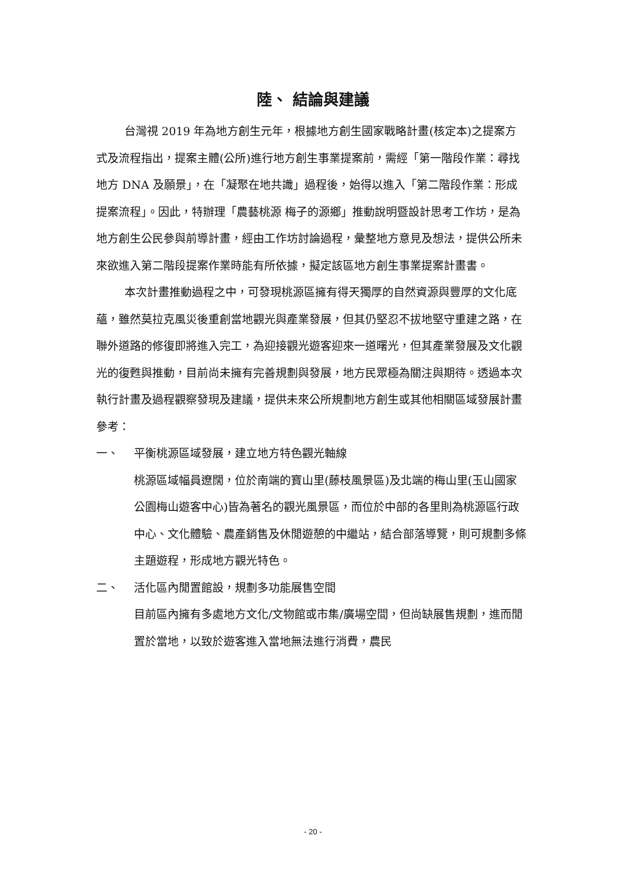陸、 結論與建議
台灣視 2019 年為地方創生元年，根據地方創生國家戰略計畫(核定本)之提案方式及流程指出，提案主體(公所)進行地方創生事業提案前，需經「第一階段作業：尋找地方 DNA 及願景」，在「凝聚在地共識」過程後，始得以進入「第二階段作業：形成提案流程」。因此，特辦理「農藝桃源 梅子的源鄉」推動說明暨設計思考工作坊，是為地方創生公民參與前導計畫，經由工作坊討論過程，彙整地方意見及想法，提供公所未來欲進入第二階段提案作業時能有所依據，擬定該區地方創生事業提案計畫書。
本次計畫推動過程之中，可發現桃源區擁有得天獨厚的自然資源與豐厚的文化底蘊，雖然莫拉克風災後重創當地觀光與產業發展，但其仍堅忍不拔地堅守重建之路，在聯外道路的修復即將進入完工，為迎接觀光遊客迎來一道曙光，但其產業發展及文化觀光的復甦與推動，目前尚未擁有完善規劃與發展，地方民眾極為關注與期待。透過本次執行計畫及過程觀察發現及建議，提供未來公所規劃地方創生或其他相關區域發展計畫參考：
一、 平衡桃源區域發展，建立地方特色觀光軸線
桃源區域幅員遼闊，位於南端的寶山里(藤枝風景區)及北端的梅山里(玉山國家公園梅山遊客中心)皆為著名的觀光風景區，而位於中部的各里則為桃源區行政中心、文化體驗、農產銷售及休閒遊憩的中繼站，結合部落導覽，則可規劃多條主題遊程，形成地方觀光特色。
二、 活化區內閒置館設，規劃多功能展售空間
目前區內擁有多處地方文化/文物館或市集/廣場空間，但尚缺展售規劃，進而閒置於當地，以致於遊客進入當地無法進行消費，農民
- 20 -